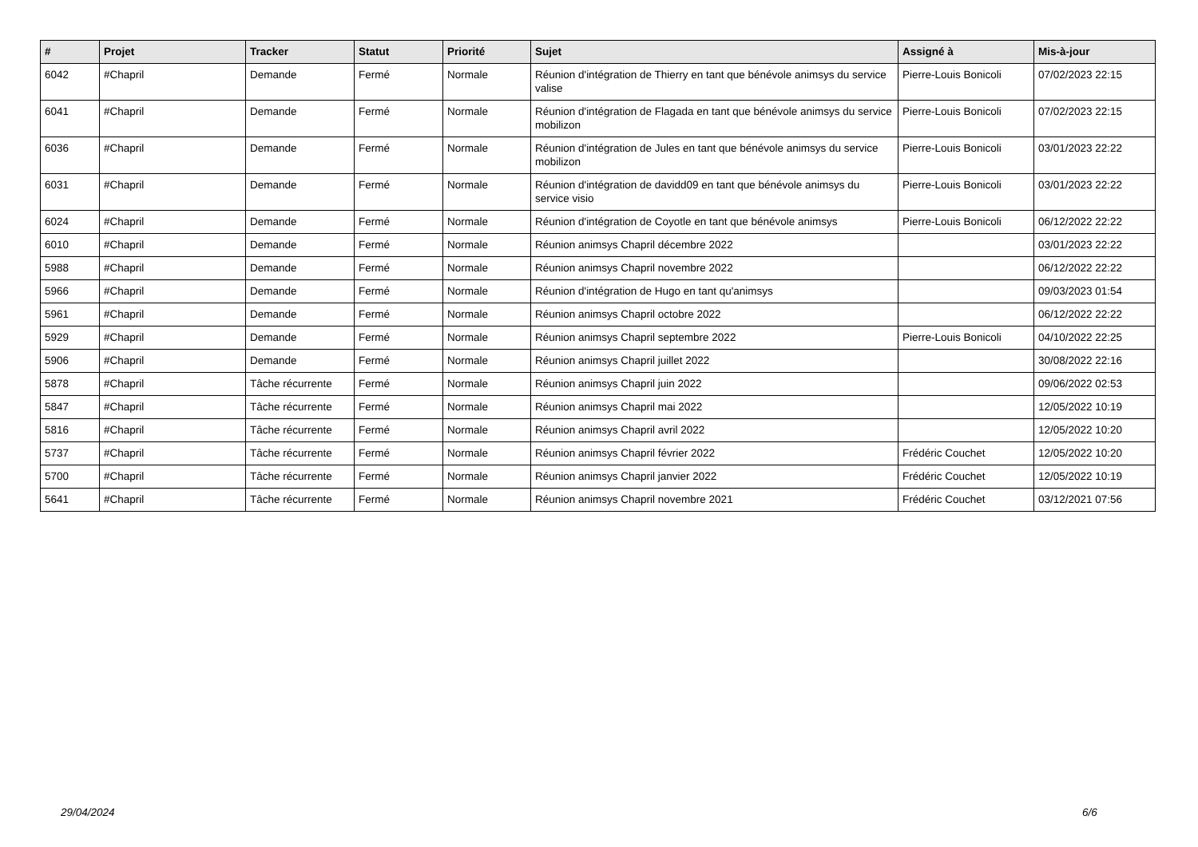| # | Projet | Tracker | Statut | Priorité | Sujet | Assigné à | Mis-à-jour |
| --- | --- | --- | --- | --- | --- | --- | --- |
| 6042 | #Chapril | Demande | Fermé | Normale | Réunion d'intégration de Thierry en tant que bénévole animsys du service valise | Pierre-Louis Bonicoli | 07/02/2023 22:15 |
| 6041 | #Chapril | Demande | Fermé | Normale | Réunion d'intégration de Flagada en tant que bénévole animsys du service mobilizon | Pierre-Louis Bonicoli | 07/02/2023 22:15 |
| 6036 | #Chapril | Demande | Fermé | Normale | Réunion d'intégration de Jules en tant que bénévole animsys du service mobilizon | Pierre-Louis Bonicoli | 03/01/2023 22:22 |
| 6031 | #Chapril | Demande | Fermé | Normale | Réunion d'intégration de davidd09 en tant que bénévole animsys du service visio | Pierre-Louis Bonicoli | 03/01/2023 22:22 |
| 6024 | #Chapril | Demande | Fermé | Normale | Réunion d'intégration de Coyotle en tant que bénévole animsys | Pierre-Louis Bonicoli | 06/12/2022 22:22 |
| 6010 | #Chapril | Demande | Fermé | Normale | Réunion animsys Chapril décembre 2022 | | 03/01/2023 22:22 |
| 5988 | #Chapril | Demande | Fermé | Normale | Réunion animsys Chapril novembre 2022 | | 06/12/2022 22:22 |
| 5966 | #Chapril | Demande | Fermé | Normale | Réunion d'intégration de Hugo en tant qu'animsys | | 09/03/2023 01:54 |
| 5961 | #Chapril | Demande | Fermé | Normale | Réunion animsys Chapril octobre 2022 | | 06/12/2022 22:22 |
| 5929 | #Chapril | Demande | Fermé | Normale | Réunion animsys Chapril septembre 2022 | Pierre-Louis Bonicoli | 04/10/2022 22:25 |
| 5906 | #Chapril | Demande | Fermé | Normale | Réunion animsys Chapril juillet 2022 | | 30/08/2022 22:16 |
| 5878 | #Chapril | Tâche récurrente | Fermé | Normale | Réunion animsys Chapril juin 2022 | | 09/06/2022 02:53 |
| 5847 | #Chapril | Tâche récurrente | Fermé | Normale | Réunion animsys Chapril mai 2022 | | 12/05/2022 10:19 |
| 5816 | #Chapril | Tâche récurrente | Fermé | Normale | Réunion animsys Chapril avril 2022 | | 12/05/2022 10:20 |
| 5737 | #Chapril | Tâche récurrente | Fermé | Normale | Réunion animsys Chapril février 2022 | Frédéric Couchet | 12/05/2022 10:20 |
| 5700 | #Chapril | Tâche récurrente | Fermé | Normale | Réunion animsys Chapril janvier 2022 | Frédéric Couchet | 12/05/2022 10:19 |
| 5641 | #Chapril | Tâche récurrente | Fermé | Normale | Réunion animsys Chapril novembre 2021 | Frédéric Couchet | 03/12/2021 07:56 |
29/04/2024 6/6